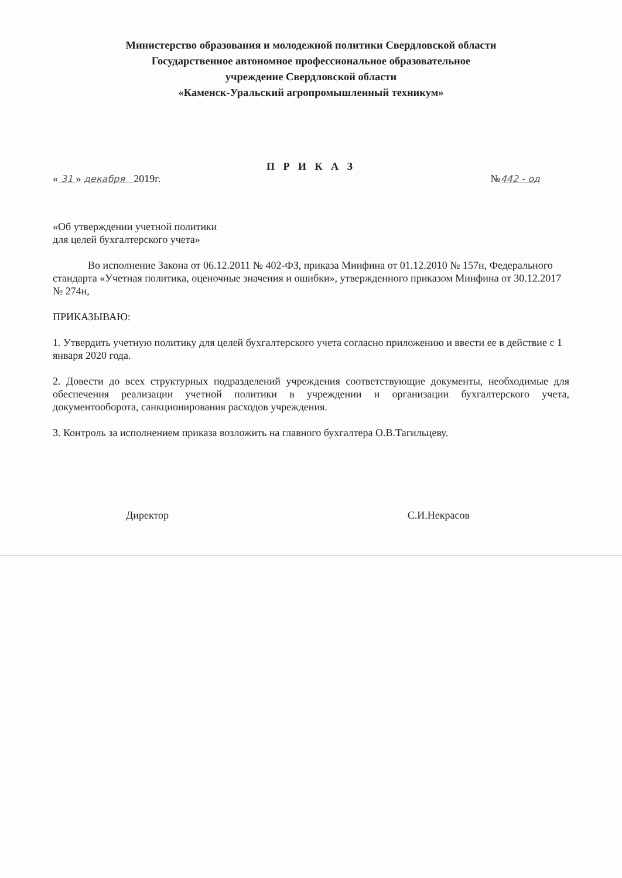Министерство образования и молодежной политики Свердловской области
Государственное автономное профессиональное образовательное
учреждение Свердловской области
«Каменск-Уральский агропромышленный техникум»
П Р И К А З
« 31 » декабря 2019г. №442 - од
«Об утверждении учетной политики
для целей бухгалтерского учета»
Во исполнение Закона от 06.12.2011 № 402-ФЗ, приказа Минфина от 01.12.2010 № 157н, Федерального стандарта «Учетная политика, оценочные значения и ошибки», утвержденного приказом Минфина от 30.12.2017 № 274н,
ПРИКАЗЫВАЮ:
1. Утвердить учетную политику для целей бухгалтерского учета согласно приложению и ввести ее в действие с 1 января 2020 года.
2. Довести до всех структурных подразделений учреждения соответствующие документы, необходимые для обеспечения реализации учетной политики в учреждении и организации бухгалтерского учета, документооборота, санкционирования расходов учреждения.
3. Контроль за исполнением приказа возложить на главного бухгалтера О.В.Тагильцеву.
Директор С.И.Некрасов